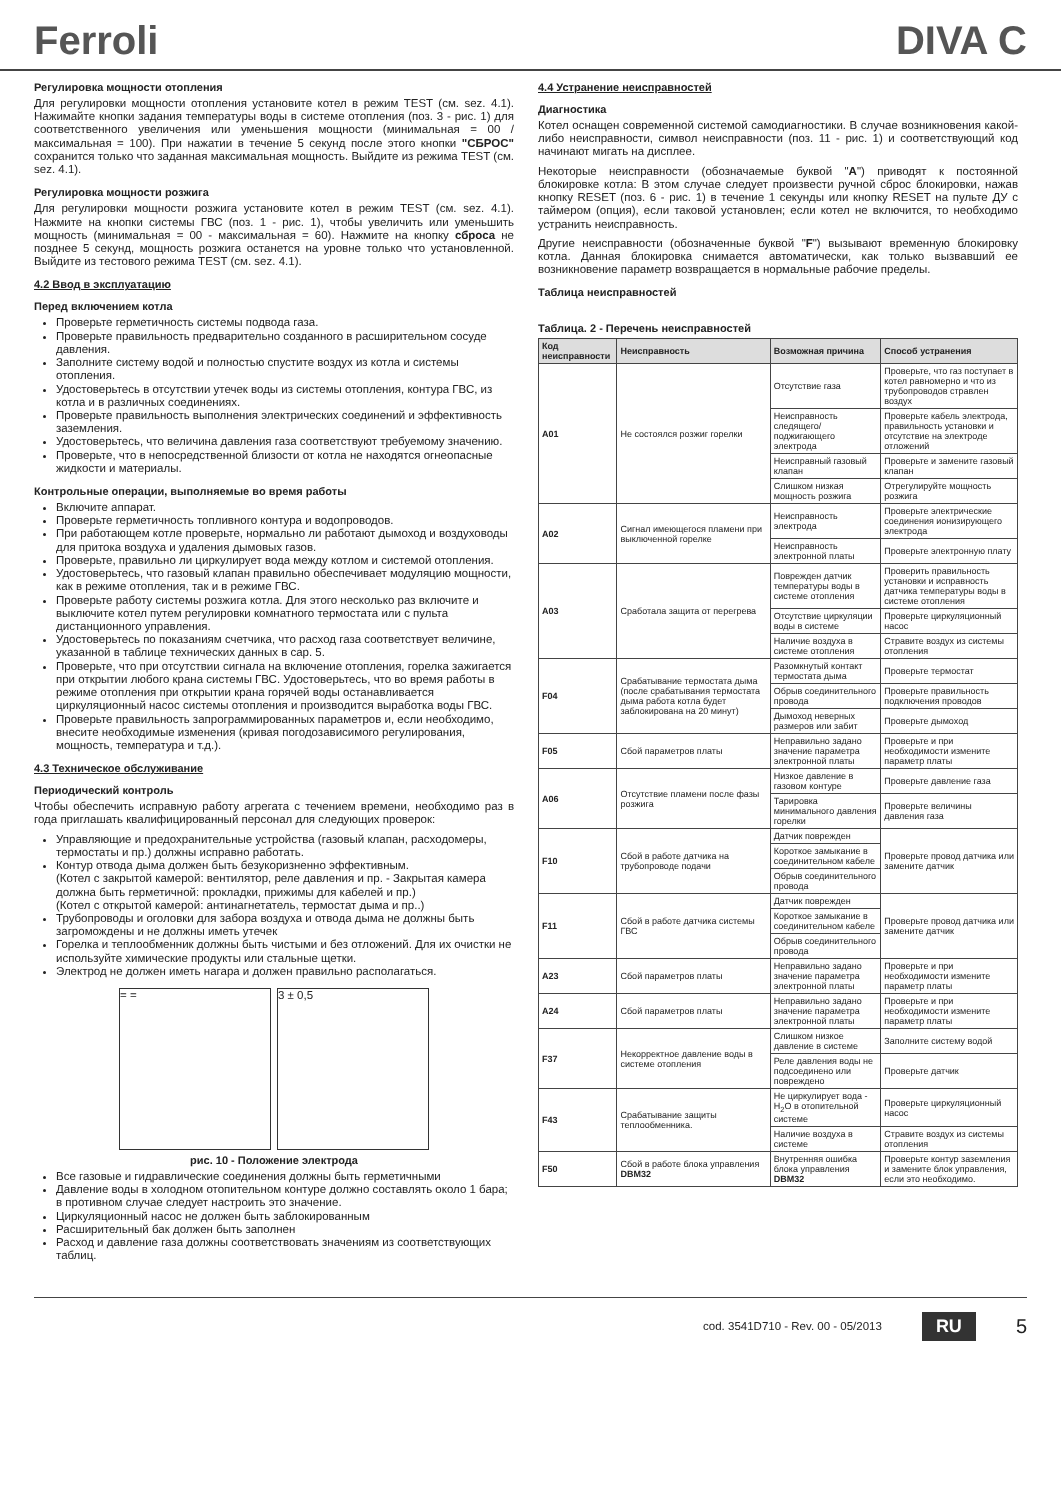Ferroli
DIVA C
Регулировка мощности отопления
Для регулировки мощности отопления установите котел в режим TEST (см. sez. 4.1). Нажимайте кнопки задания температуры воды в системе отопления (поз. 3 - рис. 1) для соответственного увеличения или уменьшения мощности (минимальная = 00 / максимальная = 100). При нажатии в течение 5 секунд после этого кнопки "СБРОС" сохранится только что заданная максимальная мощность. Выйдите из режима TEST (см. sez. 4.1).
Регулировка мощности розжига
Для регулировки мощности розжига установите котел в режим TEST (см. sez. 4.1). Нажмите на кнопки системы ГВС (поз. 1 - рис. 1), чтобы увеличить или уменьшить мощность (минимальная = 00 - максимальная = 60). Нажмите на кнопку сброса не позднее 5 секунд, мощность розжига останется на уровне только что установленной. Выйдите из тестового режима TEST (см. sez. 4.1).
4.2 Ввод в эксплуатацию
Перед включением котла
Проверьте герметичность системы подвода газа.
Проверьте правильность предварительно созданного в расширительном сосуде давления.
Заполните систему водой и полностью спустите воздух из котла и системы отопления.
Удостоверьтесь в отсутствии утечек воды из системы отопления, контура ГВС, из котла и в различных соединениях.
Проверьте правильность выполнения электрических соединений и эффективность заземления.
Удостоверьтесь, что величина давления газа соответствуют требуемому значению.
Проверьте, что в непосредственной близости от котла не находятся огнеопасные жидкости и материалы.
Контрольные операции, выполняемые во время работы
Включите аппарат.
Проверьте герметичность топливного контура и водопроводов.
При работающем котле проверьте, нормально ли работают дымоход и воздуховоды для притока воздуха и удаления дымовых газов.
Проверьте, правильно ли циркулирует вода между котлом и системой отопления.
Удостоверьтесь, что газовый клапан правильно обеспечивает модуляцию мощности, как в режиме отопления, так и в режиме ГВС.
Проверьте работу системы розжига котла. Для этого несколько раз включите и выключите котел путем регулировки комнатного термостата или с пульта дистанционного управления.
Удостоверьтесь по показаниям счетчика, что расход газа соответствует величине, указанной в таблице технических данных в сар. 5.
Проверьте, что при отсутствии сигнала на включение отопления, горелка зажигается при открытии любого крана системы ГВС. Удостоверьтесь, что во время работы в режиме отопления при открытии крана горячей воды останавливается циркуляционный насос системы отопления и производится выработка воды ГВС.
Проверьте правильность запрограммированных параметров и, если необходимо, внесите необходимые изменения (кривая погодозависимого регулирования, мощность, температура и т.д.).
4.3 Техническое обслуживание
Периодический контроль
Чтобы обеспечить исправную работу агрегата с течением времени, необходимо раз в года приглашать квалифицированный персонал для следующих проверок:
Управляющие и предохранительные устройства (газовый клапан, расходомеры, термостаты и пр.) должны исправно работать.
Контур отвода дыма должен быть безукоризненно эффективным.
(Котел с закрытой камерой: вентилятор, реле давления и пр. - Закрытая камера должна быть герметичной: прокладки, прижимы для кабелей и пр.)
(Котел с открытой камерой: антинагнетатель, термостат дыма и пр..)
Трубопроводы и оголовки для забора воздуха и отвода дыма не должны быть загромождены и не должны иметь утечек
Горелка и теплообменник должны быть чистыми и без отложений. Для их очистки не используйте химические продукты или стальные щетки.
Электрод не должен иметь нагара и должен правильно располагаться.
= = 3 ± 0,5
рис. 10 - Положение электрода
Все газовые и гидравлические соединения должны быть герметичными
Давление воды в холодном отопительном контуре должно составлять около 1 бара; в противном случае следует настроить это значение.
Циркуляционный насос не должен быть заблокированным
Расширительный бак должен быть заполнен
Расход и давление газа должны соответствовать значениям из соответствующих таблиц.
4.4 Устранение неисправностей
Диагностика
Котел оснащен современной системой самодиагностики. В случае возникновения какой-либо неисправности, символ неисправности (поз. 11 - рис. 1) и соответствующий код начинают мигать на дисплее.
Некоторые неисправности (обозначаемые буквой "A") приводят к постоянной блокировке котла: В этом случае следует произвести ручной сброс блокировки, нажав кнопку RESET (поз. 6 - рис. 1) в течение 1 секунды или кнопку RESET на пульте ДУ с таймером (опция), если таковой установлен; если котел не включится, то необходимо устранить неисправность.
Другие неисправности (обозначенные буквой "F") вызывают временную блокировку котла. Данная блокировка снимается автоматически, как только вызвавший ее возникновение параметр возвращается в нормальные рабочие пределы.
Таблица неисправностей
Таблица. 2 - Перечень неисправностей
| Код неисправности | Неисправность | Возможная причина | Способ устранения |
| --- | --- | --- | --- |
| A01 | Не состоялся розжиг горелки | Отсутствие газа | Проверьте, что газ поступает в котел равномерно и что из трубопроводов стравлен воздух |
| | | Неисправность следящего/поджигающего электрода | Проверьте кабель электрода, правильность установки и отсутствие на электроде отложений |
| | | Неисправный газовый клапан | Проверьте и замените газовый клапан |
| | | Слишком низкая мощность розжига | Отрегулируйте мощность розжига |
| A02 | Сигнал имеющегося пламени при выключенной горелке | Неисправность электрода | Проверьте электрические соединения ионизирующего электрода |
| | | Неисправность электронной платы | Проверьте электронную плату |
| A03 | Сработала защита от перегрева | Поврежден датчик температуры воды в системе отопления | Проверить правильность установки и исправность датчика температуры воды в системе отопления |
| | | Отсутствие циркуляции воды в системе | Проверьте циркуляционный насос |
| | | Наличие воздуха в системе отопления | Стравите воздух из системы отопления |
| F04 | Срабатывание термостата дыма (после срабатывания термостата дыма работа котла будет заблокирована на 20 минут) | Разомкнутый контакт термостата дыма | Проверьте термостат |
| | | Обрыв соединительного провода | Проверьте правильность подключения проводов |
| | | Дымоход неверных размеров или забит | Проверьте дымоход |
| F05 | Сбой параметров платы | Неправильно задано значение параметра электронной платы | Проверьте и при необходимости измените параметр платы |
| A06 | Отсутствие пламени после фазы розжига | Низкое давление в газовом контуре | Проверьте давление газа |
| | | Тарировка минимального давления горелки | Проверьте величины давления газа |
| F10 | Сбой в работе датчика на трубопроводе подачи | Датчик поврежден | Проверьте провод датчика или замените датчик |
| | | Короткое замыкание в соединительном кабеле | |
| | | Обрыв соединительного провода | |
| F11 | Сбой в работе датчика системы ГВС | Датчик поврежден | Проверьте провод датчика или замените датчик |
| | | Короткое замыкание в соединительном кабеле | |
| | | Обрыв соединительного провода | |
| A23 | Сбой параметров платы | Неправильно задано значение параметра электронной платы | Проверьте и при необходимости измените параметр платы |
| A24 | Сбой параметров платы | Неправильно задано значение параметра электронной платы | Проверьте и при необходимости измените параметр платы |
| F37 | Некорректное давление воды в системе отопления | Слишком низкое давление в системе | Заполните систему водой |
| | | Реле давления воды не подсоединено или повреждено | Проверьте датчик |
| F43 | Срабатывание защиты теплообменника. | Не циркулирует вода - H<sub>2</sub>O в отопительной системе | Проверьте циркуляционный насос |
| | | Наличие воздуха в системе | Стравите воздух из системы отопления |
| F50 | Сбой в работе блока управления DBM32 | Внутренняя ошибка блока управления DBM32 | Проверьте контур заземления и замените блок управления, если это необходимо. |
cod. 3541D710 - Rev. 00 - 05/2013 RU 5